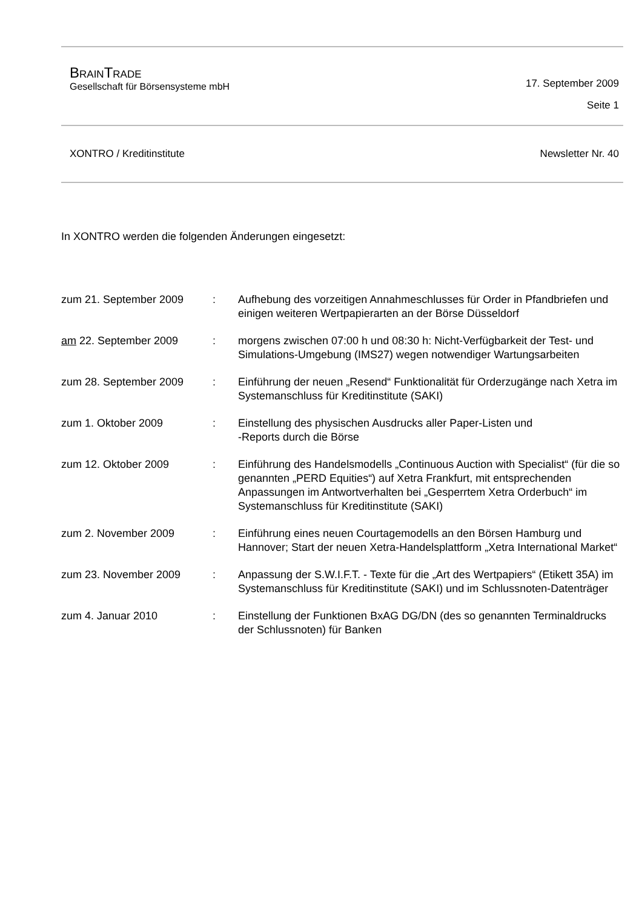BRAINTRADE
Gesellschaft für Börsensysteme mbH
17. September 2009
Seite 1
XONTRO / Kreditinstitute Newsletter Nr. 40
In XONTRO werden die folgenden Änderungen eingesetzt:
| zum 21. September 2009 | : | Aufhebung des vorzeitigen Annahmeschlusses für Order in Pfandbriefen und einigen weiteren Wertpapierarten an der Börse Düsseldorf |
| am 22. September 2009 | : | morgens zwischen 07:00 h und 08:30 h: Nicht-Verfügbarkeit der Test- und Simulations-Umgebung (IMS27) wegen notwendiger Wartungsarbeiten |
| zum 28. September 2009 | : | Einführung der neuen „Resend“ Funktionalität für Orderzugänge nach Xetra im Systemanschluss für Kreditinstitute (SAKI) |
| zum 1. Oktober 2009 | : | Einstellung des physischen Ausdrucks aller Paper-Listen und -Reports durch die Börse |
| zum 12. Oktober 2009 | : | Einführung des Handelsmodells „Continuous Auction with Specialist“ (für die so genannten „PERD Equities“) auf Xetra Frankfurt, mit entsprechenden Anpassungen im Antwortverhalten bei „Gesperrtem Xetra Orderbuch“ im Systemanschluss für Kreditinstitute (SAKI) |
| zum 2. November 2009 | : | Einführung eines neuen Courtagemodells an den Börsen Hamburg und Hannover; Start der neuen Xetra-Handelsplattform „Xetra International Market“ |
| zum 23. November 2009 | : | Anpassung der S.W.I.F.T. - Texte für die „Art des Wertpapiers“ (Etikett 35A) im Systemanschluss für Kreditinstitute (SAKI) und im Schlussnoten-Datenträger |
| zum 4. Januar 2010 | : | Einstellung der Funktionen BxAG DG/DN (des so genannten Terminaldrucks der Schlussnoten) für Banken |